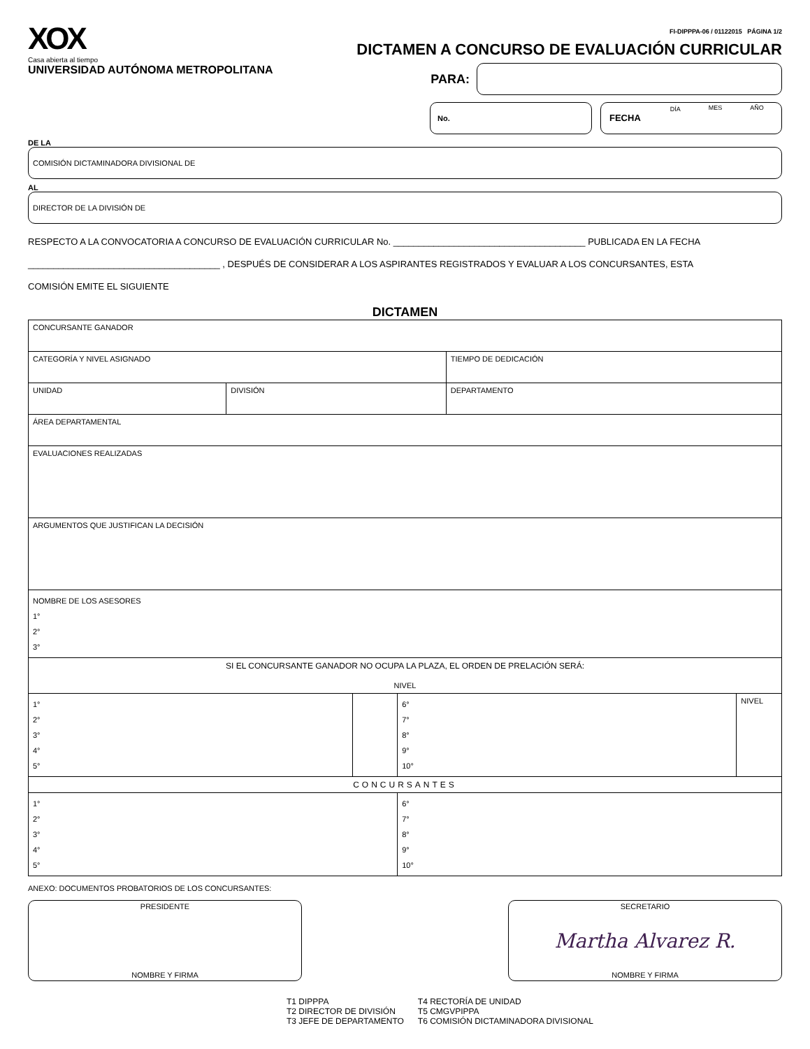XOX
Casa abierta al tiempo
UNIVERSIDAD AUTÓNOMA METROPOLITANA
FI-DIPPPA-06 / 01122015 PÁGINA 1/2
DICTAMEN A CONCURSO DE EVALUACIÓN CURRICULAR
PARA:
No.
FECHA DÍA MES AÑO
DE LA
COMISIÓN DICTAMINADORA DIVISIONAL DE
AL
DIRECTOR DE LA DIVISIÓN DE
RESPECTO A LA CONVOCATORIA A CONCURSO DE EVALUACIÓN CURRICULAR No. ______________________________________ PUBLICADA EN LA FECHA
______________________________________ , DESPUÉS DE CONSIDERAR A LOS ASPIRANTES REGISTRADOS Y EVALUAR A LOS CONCURSANTES, ESTA
COMISIÓN EMITE EL SIGUIENTE
DICTAMEN
| CONCURSANTE GANADOR | | |
| CATEGORÍA Y NIVEL ASIGNADO | | TIEMPO DE DEDICACIÓN |
| UNIDAD | DIVISIÓN | DEPARTAMENTO |
| ÁREA DEPARTAMENTAL | | |
| EVALUACIONES REALIZADAS | | |
| ARGUMENTOS QUE JUSTIFICAN LA DECISIÓN | | |
| NOMBRE DE LOS ASESORES 1° 2° 3° | | |
| SI EL CONCURSANTE GANADOR NO OCUPA LA PLAZA, EL ORDEN DE PRELACIÓN SERÁ: NIVEL | | | |
| 1° 2° 3° 4° 5° | | 6° 7° 8° 9° 10° | NIVEL |
| CONCURSANTES | | | |
| 1° 2° 3° 4° 5° | | 6° 7° 8° 9° 10° | |
ANEXO: DOCUMENTOS PROBATORIOS DE LOS CONCURSANTES:
PRESIDENTE
NOMBRE Y FIRMA
SECRETARIO
Martha Alvarez R.
NOMBRE Y FIRMA
T1 DIPPPA
T2 DIRECTOR DE DIVISIÓN
T3 JEFE DE DEPARTAMENTO
T4 RECTORÍA DE UNIDAD
T5 CMGVPIPPA
T6 COMISIÓN DICTAMINADORA DIVISIONAL